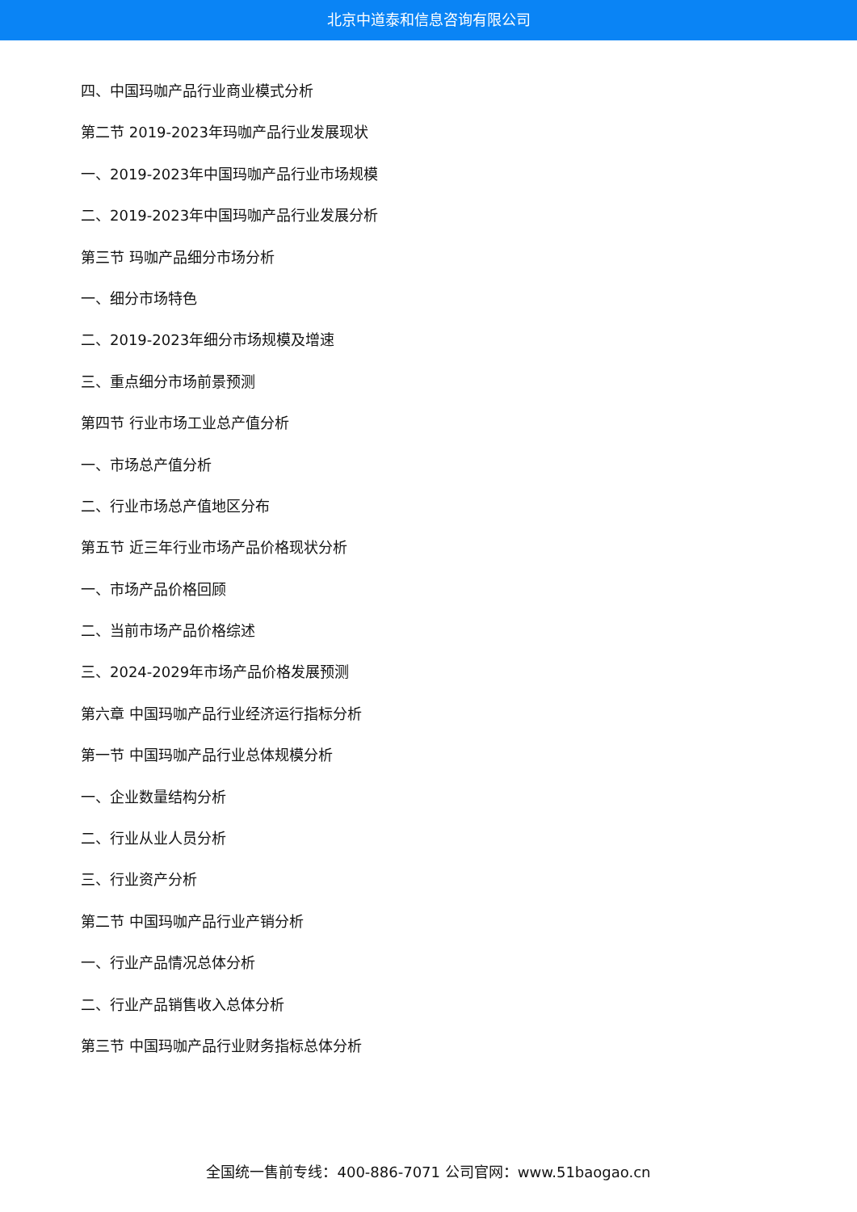北京中道泰和信息咨询有限公司
四、中国玛咖产品行业商业模式分析
第二节 2019-2023年玛咖产品行业发展现状
一、2019-2023年中国玛咖产品行业市场规模
二、2019-2023年中国玛咖产品行业发展分析
第三节 玛咖产品细分市场分析
一、细分市场特色
二、2019-2023年细分市场规模及增速
三、重点细分市场前景预测
第四节 行业市场工业总产值分析
一、市场总产值分析
二、行业市场总产值地区分布
第五节 近三年行业市场产品价格现状分析
一、市场产品价格回顾
二、当前市场产品价格综述
三、2024-2029年市场产品价格发展预测
第六章 中国玛咖产品行业经济运行指标分析
第一节 中国玛咖产品行业总体规模分析
一、企业数量结构分析
二、行业从业人员分析
三、行业资产分析
第二节 中国玛咖产品行业产销分析
一、行业产品情况总体分析
二、行业产品销售收入总体分析
第三节 中国玛咖产品行业财务指标总体分析
全国统一售前专线：400-886-7071 公司官网：www.51baogao.cn